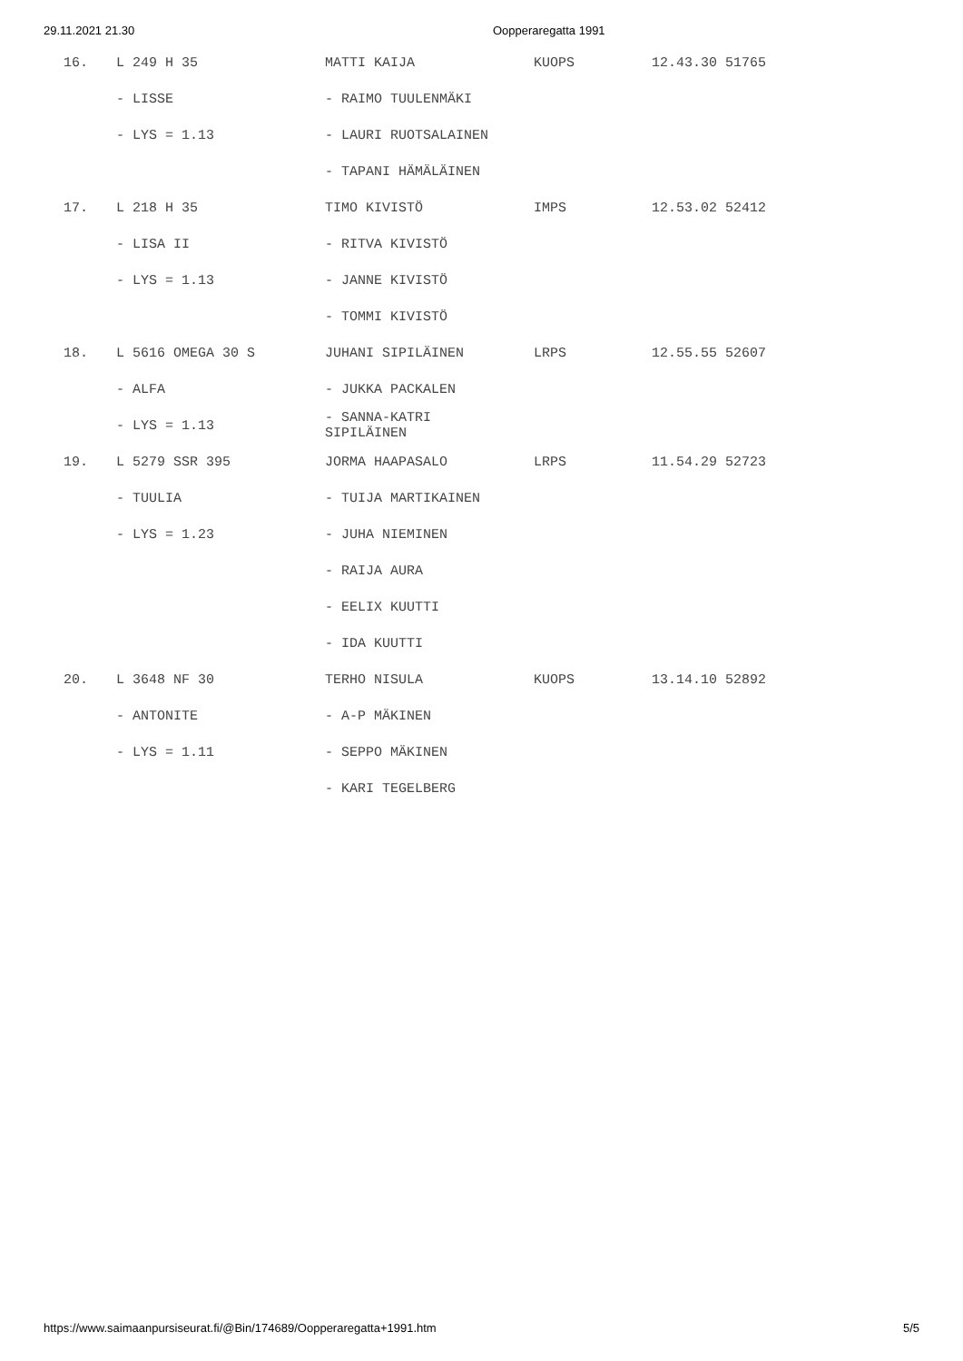29.11.2021 21.30 Oopperaregatta 1991
| 16. | L 249 H 35 | MATTI KAIJA | KUOPS | 12.43.30 51765 |
| | - LISSE | - RAIMO TUULENMÄKI | | |
| | - LYS = 1.13 | - LAURI RUOTSALAINEN | | |
| | | - TAPANI HÄMÄLÄINEN | | |
| 17. | L 218 H 35 | TIMO KIVISTÖ | IMPS | 12.53.02 52412 |
| | - LISA II | - RITVA KIVISTÖ | | |
| | - LYS = 1.13 | - JANNE KIVISTÖ | | |
| | | - TOMMI KIVISTÖ | | |
| 18. | L 5616 OMEGA 30 S | JUHANI SIPILÄINEN | LRPS | 12.55.55 52607 |
| | - ALFA | - JUKKA PACKALEN | | |
| | - LYS = 1.13 | - SANNA-KATRI SIPILÄINEN | | |
| 19. | L 5279 SSR 395 | JORMA HAAPASALO | LRPS | 11.54.29 52723 |
| | - TUULIA | - TUIJA MARTIKAINEN | | |
| | - LYS = 1.23 | - JUHA NIEMINEN | | |
| | | - RAIJA AURA | | |
| | | - EELIX KUUTTI | | |
| | | - IDA KUUTTI | | |
| 20. | L 3648 NF 30 | TERHO NISULA | KUOPS | 13.14.10 52892 |
| | - ANTONITE | - A-P MÄKINEN | | |
| | - LYS = 1.11 | - SEPPO MÄKINEN | | |
| | | - KARI TEGELBERG | | |
https://www.saimaanpursiseurat.fi/@Bin/174689/Oopperaregatta+1991.htm 5/5